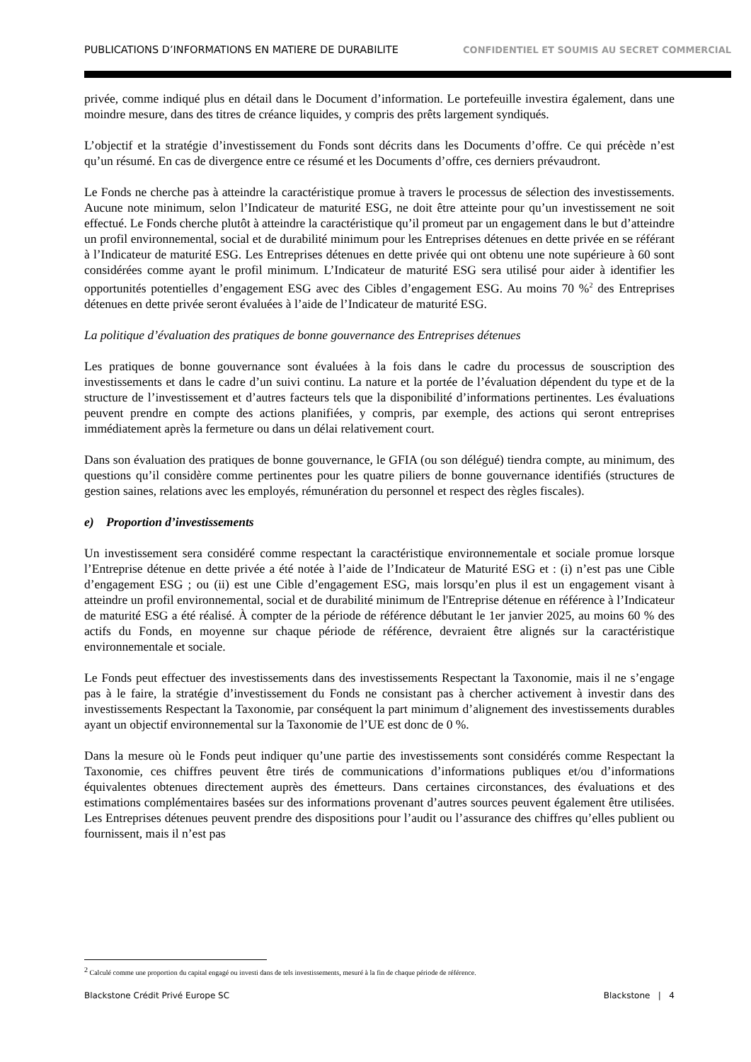PUBLICATIONS D’INFORMATIONS EN MATIERE DE DURABILITE CONFIDENTIEL ET SOUMIS AU SECRET COMMERCIAL
privée, comme indiqué plus en détail dans le Document d’information. Le portefeuille investira également, dans une moindre mesure, dans des titres de créance liquides, y compris des prêts largement syndiqués.
L’objectif et la stratégie d’investissement du Fonds sont décrits dans les Documents d’offre. Ce qui précède n’est qu’un résumé. En cas de divergence entre ce résumé et les Documents d’offre, ces derniers prévaudront.
Le Fonds ne cherche pas à atteindre la caractéristique promue à travers le processus de sélection des investissements. Aucune note minimum, selon l’Indicateur de maturité ESG, ne doit être atteinte pour qu’un investissement ne soit effectué. Le Fonds cherche plutôt à atteindre la caractéristique qu’il promeut par un engagement dans le but d’atteindre un profil environnemental, social et de durabilité minimum pour les Entreprises détenues en dette privée en se référant à l’Indicateur de maturité ESG. Les Entreprises détenues en dette privée qui ont obtenu une note supérieure à 60 sont considérées comme ayant le profil minimum. L’Indicateur de maturité ESG sera utilisé pour aider à identifier les opportunités potentielles d’engagement ESG avec des Cibles d’engagement ESG. Au moins 70 %<sup>2</sup> des Entreprises détenues en dette privée seront évaluées à l’aide de l’Indicateur de maturité ESG.
La politique d’évaluation des pratiques de bonne gouvernance des Entreprises détenues
Les pratiques de bonne gouvernance sont évaluées à la fois dans le cadre du processus de souscription des investissements et dans le cadre d’un suivi continu. La nature et la portée de l’évaluation dépendent du type et de la structure de l’investissement et d’autres facteurs tels que la disponibilité d’informations pertinentes. Les évaluations peuvent prendre en compte des actions planifiées, y compris, par exemple, des actions qui seront entreprises immédiatement après la fermeture ou dans un délai relativement court.
Dans son évaluation des pratiques de bonne gouvernance, le GFIA (ou son délégué) tiendra compte, au minimum, des questions qu’il considère comme pertinentes pour les quatre piliers de bonne gouvernance identifiés (structures de gestion saines, relations avec les employés, rémunération du personnel et respect des règles fiscales).
e) Proportion d’investissements
Un investissement sera considéré comme respectant la caractéristique environnementale et sociale promue lorsque l’Entreprise détenue en dette privée a été notée à l’aide de l’Indicateur de Maturité ESG et : (i) n’est pas une Cible d’engagement ESG ; ou (ii) est une Cible d’engagement ESG, mais lorsqu’en plus il est un engagement visant à atteindre un profil environnemental, social et de durabilité minimum de l'Entreprise détenue en référence à l’Indicateur de maturité ESG a été réalisé. À compter de la période de référence débutant le 1er janvier 2025, au moins 60 % des actifs du Fonds, en moyenne sur chaque période de référence, devraient être alignés sur la caractéristique environnementale et sociale.
Le Fonds peut effectuer des investissements dans des investissements Respectant la Taxonomie, mais il ne s’engage pas à le faire, la stratégie d’investissement du Fonds ne consistant pas à chercher activement à investir dans des investissements Respectant la Taxonomie, par conséquent la part minimum d’alignement des investissements durables ayant un objectif environnemental sur la Taxonomie de l’UE est donc de 0 %.
Dans la mesure où le Fonds peut indiquer qu’une partie des investissements sont considérés comme Respectant la Taxonomie, ces chiffres peuvent être tirés de communications d’informations publiques et/ou d’informations équivalentes obtenues directement auprès des émetteurs. Dans certaines circonstances, des évaluations et des estimations complémentaires basées sur des informations provenant d’autres sources peuvent également être utilisées. Les Entreprises détenues peuvent prendre des dispositions pour l’audit ou l’assurance des chiffres qu’elles publient ou fournissent, mais il n’est pas
<sup>2</sup> Calculé comme une proportion du capital engagé ou investi dans de tels investissements, mesuré à la fin de chaque période de référence.
Blackstone Crédit Privé Europe SC Blackstone | 4